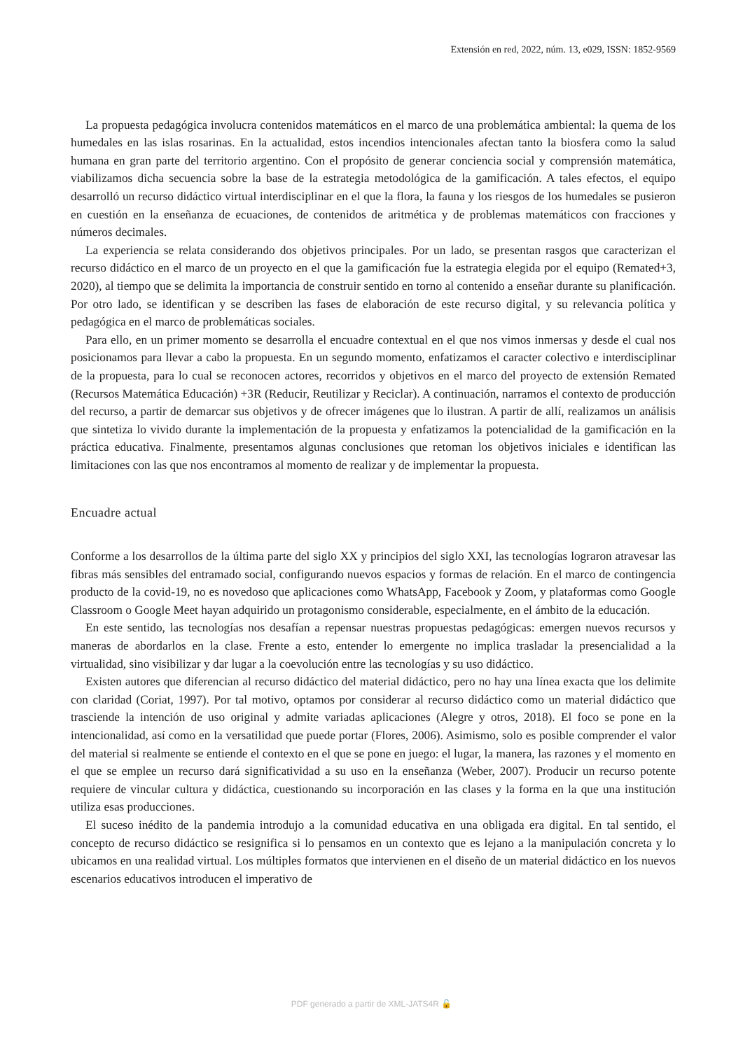Extensión en red, 2022, núm. 13, e029, ISSN: 1852-9569
La propuesta pedagógica involucra contenidos matemáticos en el marco de una problemática ambiental: la quema de los humedales en las islas rosarinas. En la actualidad, estos incendios intencionales afectan tanto la biosfera como la salud humana en gran parte del territorio argentino. Con el propósito de generar conciencia social y comprensión matemática, viabilizamos dicha secuencia sobre la base de la estrategia metodológica de la gamificación. A tales efectos, el equipo desarrolló un recurso didáctico virtual interdisciplinar en el que la flora, la fauna y los riesgos de los humedales se pusieron en cuestión en la enseñanza de ecuaciones, de contenidos de aritmética y de problemas matemáticos con fracciones y números decimales.
La experiencia se relata considerando dos objetivos principales. Por un lado, se presentan rasgos que caracterizan el recurso didáctico en el marco de un proyecto en el que la gamificación fue la estrategia elegida por el equipo (Remated+3, 2020), al tiempo que se delimita la importancia de construir sentido en torno al contenido a enseñar durante su planificación. Por otro lado, se identifican y se describen las fases de elaboración de este recurso digital, y su relevancia política y pedagógica en el marco de problemáticas sociales.
Para ello, en un primer momento se desarrolla el encuadre contextual en el que nos vimos inmersas y desde el cual nos posicionamos para llevar a cabo la propuesta. En un segundo momento, enfatizamos el caracter colectivo e interdisciplinar de la propuesta, para lo cual se reconocen actores, recorridos y objetivos en el marco del proyecto de extensión Remated (Recursos Matemática Educación) +3R (Reducir, Reutilizar y Reciclar). A continuación, narramos el contexto de producción del recurso, a partir de demarcar sus objetivos y de ofrecer imágenes que lo ilustran. A partir de allí, realizamos un análisis que sintetiza lo vivido durante la implementación de la propuesta y enfatizamos la potencialidad de la gamificación en la práctica educativa. Finalmente, presentamos algunas conclusiones que retoman los objetivos iniciales e identifican las limitaciones con las que nos encontramos al momento de realizar y de implementar la propuesta.
Encuadre actual
Conforme a los desarrollos de la última parte del siglo XX y principios del siglo XXI, las tecnologías lograron atravesar las fibras más sensibles del entramado social, configurando nuevos espacios y formas de relación. En el marco de contingencia producto de la covid-19, no es novedoso que aplicaciones como WhatsApp, Facebook y Zoom, y plataformas como Google Classroom o Google Meet hayan adquirido un protagonismo considerable, especialmente, en el ámbito de la educación.
En este sentido, las tecnologías nos desafían a repensar nuestras propuestas pedagógicas: emergen nuevos recursos y maneras de abordarlos en la clase. Frente a esto, entender lo emergente no implica trasladar la presencialidad a la virtualidad, sino visibilizar y dar lugar a la coevolución entre las tecnologías y su uso didáctico.
Existen autores que diferencian al recurso didáctico del material didáctico, pero no hay una línea exacta que los delimite con claridad (Coriat, 1997). Por tal motivo, optamos por considerar al recurso didáctico como un material didáctico que trasciende la intención de uso original y admite variadas aplicaciones (Alegre y otros, 2018). El foco se pone en la intencionalidad, así como en la versatilidad que puede portar (Flores, 2006). Asimismo, solo es posible comprender el valor del material si realmente se entiende el contexto en el que se pone en juego: el lugar, la manera, las razones y el momento en el que se emplee un recurso dará significatividad a su uso en la enseñanza (Weber, 2007). Producir un recurso potente requiere de vincular cultura y didáctica, cuestionando su incorporación en las clases y la forma en la que una institución utiliza esas producciones.
El suceso inédito de la pandemia introdujo a la comunidad educativa en una obligada era digital. En tal sentido, el concepto de recurso didáctico se resignifica si lo pensamos en un contexto que es lejano a la manipulación concreta y lo ubicamos en una realidad virtual. Los múltiples formatos que intervienen en el diseño de un material didáctico en los nuevos escenarios educativos introducen el imperativo de
PDF generado a partir de XML-JATS4R 🔓